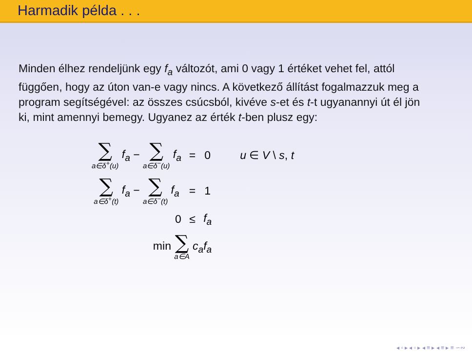Harmadik példa . . .
Minden élhez rendeljünk egy f<sub>a</sub> változót, ami 0 vagy 1 értéket vehet fel, attól függően, hogy az úton van-e vagy nincs. A következő állítást fogalmazzuk meg a program segítségével: az összes csúcsból, kivéve s-et és t-t ugyanannyi út él jön ki, mint amennyi bemegy. Ugyanez az érték t-ben plusz egy:
| ∑ a∈δ<sup>+</sup>(u) f<sub>a</sub> − ∑ a∈δ<sup>−</sup>(u) f<sub>a</sub> | = | 0 | u ∈ V \ s , t |
| ∑ a∈δ<sup>+</sup>(t) f<sub>a</sub> − ∑ a∈δ<sup>−</sup>(t) f<sub>a</sub> | = | 1 | |
| 0 | ≤ | f<sub>a</sub> | |
| min ∑ a∈A c<sub>a</sub>f<sub>a</sub> | | | |
◂ ▫ ▸ ◂ ▫ ▸ ◂ ≡ ▸ ◂ ≡ ▸ ≡ ∽∾